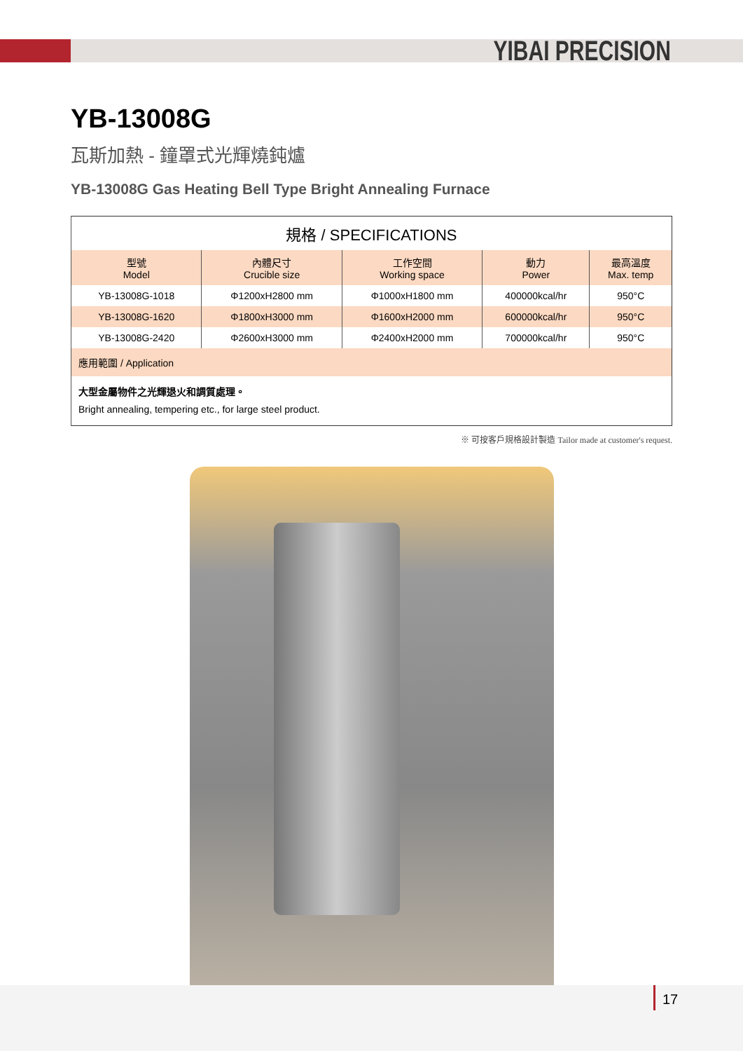YIBAI PRECISION
YB-13008G
瓦斯加熱 - 鐘罩式光輝燒鈍爐
YB-13008G Gas Heating Bell Type Bright Annealing Furnace
| 規格 / SPECIFICATIONS | | | | |
| --- | --- | --- | --- | --- |
| 型號 Model | 內體尺寸 Crucible size | 工作空間 Working space | 動力 Power | 最高溫度 Max. temp |
| YB-13008G-1018 | Φ1200xH2800 mm | Φ1000xH1800 mm | 400000kcal/hr | 950°C |
| YB-13008G-1620 | Φ1800xH3000 mm | Φ1600xH2000 mm | 600000kcal/hr | 950°C |
| YB-13008G-2420 | Φ2600xH3000 mm | Φ2400xH2000 mm | 700000kcal/hr | 950°C |
| 應用範圍 / Application | | | | |
| 大型金屬物件之光輝退火和調質處理。 Bright annealing, tempering etc., for large steel product. | | | | |
※ 可按客戶規格設計製造 Tailor made at customer's request.
17